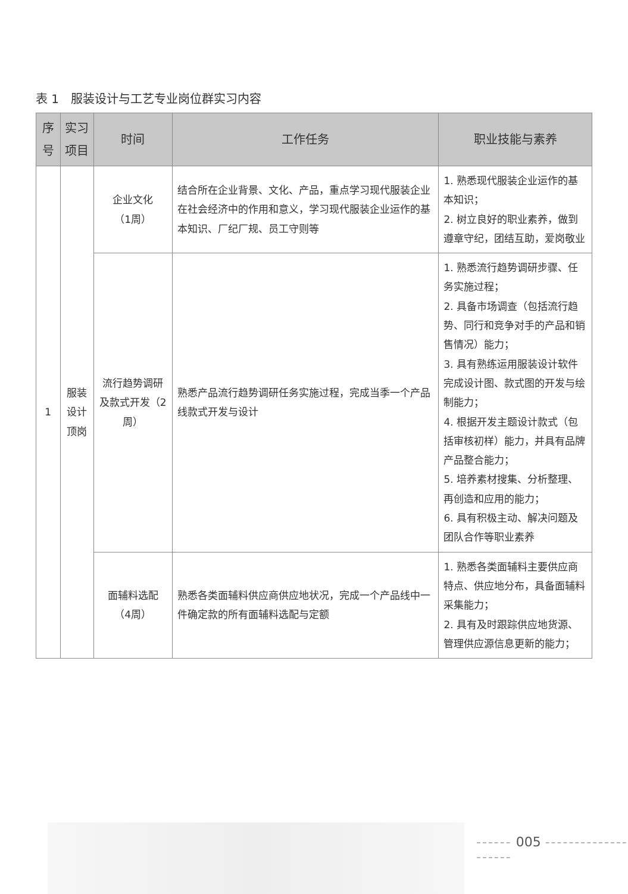表 1　服装设计与工艺专业岗位群实习内容
| 序号 | 实习项目 | 时间 | 工作任务 | 职业技能与素养 |
| --- | --- | --- | --- | --- |
| 1 | 服装设计 顶岗 | 企业文化 （1周） | 结合所在企业背景、文化、产品，重点学习现代服装企业在社会经济中的作用和意义，学习现代服装企业运作的基本知识、厂纪厂规、员工守则等 | 1. 熟悉现代服装企业运作的基本知识； 2. 树立良好的职业素养，做到遵章守纪，团结互助，爱岗敬业 |
| | | 流行趋势调研及款式开发（2周） | 熟悉产品流行趋势调研任务实施过程，完成当季一个产品线款式开发与设计 | 1. 熟悉流行趋势调研步骤、任务实施过程； 2. 具备市场调查（包括流行趋势、同行和竞争对手的产品和销售情况）能力； 3. 具有熟练运用服装设计软件完成设计图、款式图的开发与绘制能力； 4. 根据开发主题设计款式（包括审核初样）能力，并具有品牌产品整合能力； 5. 培养素材搜集、分析整理、再创造和应用的能力； 6. 具有积极主动、解决问题及团队合作等职业素养 |
| | | 面辅料选配 （4周） | 熟悉各类面辅料供应商供应地状况，完成一个产品线中一件确定款的所有面辅料选配与定额 | 1. 熟悉各类面辅料主要供应商特点、供应地分布，具备面辅料采集能力； 2. 具有及时跟踪供应地货源、管理供应源信息更新的能力； |
------ 005 --------------------